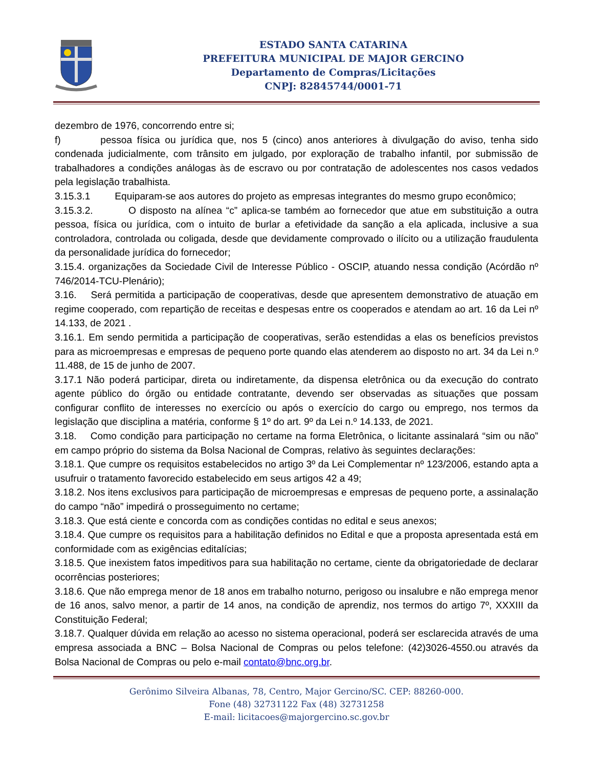ESTADO SANTA CATARINA
PREFEITURA MUNICIPAL DE MAJOR GERCINO
Departamento de Compras/Licitações
CNPJ: 82845744/0001-71
dezembro de 1976, concorrendo entre si;
f) pessoa física ou jurídica que, nos 5 (cinco) anos anteriores à divulgação do aviso, tenha sido condenada judicialmente, com trânsito em julgado, por exploração de trabalho infantil, por submissão de trabalhadores a condições análogas às de escravo ou por contratação de adolescentes nos casos vedados pela legislação trabalhista.
3.15.3.1 Equiparam-se aos autores do projeto as empresas integrantes do mesmo grupo econômico;
3.15.3.2. O disposto na alínea “c” aplica-se também ao fornecedor que atue em substituição a outra pessoa, física ou jurídica, com o intuito de burlar a efetividade da sanção a ela aplicada, inclusive a sua controladora, controlada ou coligada, desde que devidamente comprovado o ilícito ou a utilização fraudulenta da personalidade jurídica do fornecedor;
3.15.4. organizações da Sociedade Civil de Interesse Público - OSCIP, atuando nessa condição (Acórdão nº 746/2014-TCU-Plenário);
3.16. Será permitida a participação de cooperativas, desde que apresentem demonstrativo de atuação em regime cooperado, com repartição de receitas e despesas entre os cooperados e atendam ao art. 16 da Lei nº 14.133, de 2021 .
3.16.1. Em sendo permitida a participação de cooperativas, serão estendidas a elas os benefícios previstos para as microempresas e empresas de pequeno porte quando elas atenderem ao disposto no art. 34 da Lei n.º 11.488, de 15 de junho de 2007.
3.17.1 Não poderá participar, direta ou indiretamente, da dispensa eletrônica ou da execução do contrato agente público do órgão ou entidade contratante, devendo ser observadas as situações que possam configurar conflito de interesses no exercício ou após o exercício do cargo ou emprego, nos termos da legislação que disciplina a matéria, conforme § 1º do art. 9º da Lei n.º 14.133, de 2021.
3.18. Como condição para participação no certame na forma Eletrônica, o licitante assinalará “sim ou não” em campo próprio do sistema da Bolsa Nacional de Compras, relativo às seguintes declarações:
3.18.1. Que cumpre os requisitos estabelecidos no artigo 3º da Lei Complementar nº 123/2006, estando apta a usufruir o tratamento favorecido estabelecido em seus artigos 42 a 49;
3.18.2. Nos itens exclusivos para participação de microempresas e empresas de pequeno porte, a assinalação do campo “não” impedirá o prosseguimento no certame;
3.18.3. Que está ciente e concorda com as condições contidas no edital e seus anexos;
3.18.4. Que cumpre os requisitos para a habilitação definidos no Edital e que a proposta apresentada está em conformidade com as exigências editalícias;
3.18.5. Que inexistem fatos impeditivos para sua habilitação no certame, ciente da obrigatoriedade de declarar ocorrências posteriores;
3.18.6. Que não emprega menor de 18 anos em trabalho noturno, perigoso ou insalubre e não emprega menor de 16 anos, salvo menor, a partir de 14 anos, na condição de aprendiz, nos termos do artigo 7º, XXXIII da Constituição Federal;
3.18.7. Qualquer dúvida em relação ao acesso no sistema operacional, poderá ser esclarecida através de uma empresa associada a BNC – Bolsa Nacional de Compras ou pelos telefone: (42)3026-4550.ou através da Bolsa Nacional de Compras ou pelo e-mail contato@bnc.org.br.
Gerônimo Silveira Albanas, 78, Centro, Major Gercino/SC. CEP: 88260-000.
Fone (48) 32731122 Fax (48) 32731258
E-mail: licitacoes@majorgercino.sc.gov.br